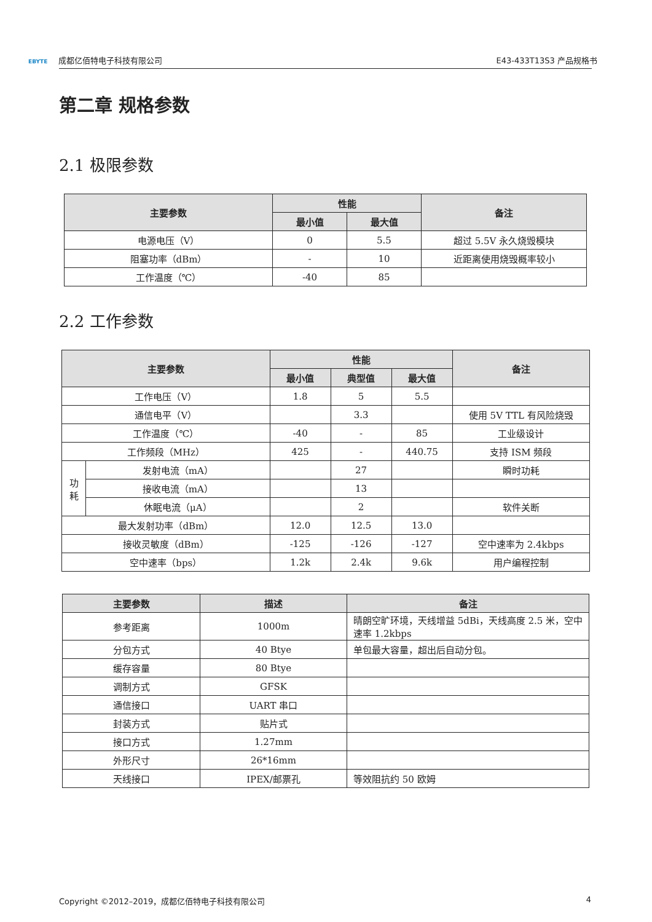EBYTE 成都亿佰特电子科技有限公司
E43-433T13S3 产品规格书
第二章 规格参数
2.1 极限参数
| 主要参数 | 性能 | | 备注 |
| --- | --- | --- | --- |
| | 最小值 | 最大值 | |
| 电源电压（V） | 0 | 5.5 | 超过 5.5V 永久烧毁模块 |
| 阻塞功率（dBm） | - | 10 | 近距离使用烧毁概率较小 |
| 工作温度（℃） | -40 | 85 | |
2.2 工作参数
| 主要参数 | | 性能 | | | 备注 |
| --- | --- | --- | --- | --- | --- |
| | | 最小值 | 典型值 | 最大值 | |
| 工作电压（V） | | 1.8 | 5 | 5.5 | |
| 通信电平（V） | | | 3.3 | | 使用 5V TTL 有风险烧毁 |
| 工作温度（℃） | | -40 | - | 85 | 工业级设计 |
| 工作频段（MHz） | | 425 | - | 440.75 | 支持 ISM 频段 |
| 功 耗 | 发射电流（mA） | | 27 | | 瞬时功耗 |
| | 接收电流（mA） | | 13 | | |
| | 休眠电流（μA） | | 2 | | 软件关断 |
| 最大发射功率（dBm） | | 12.0 | 12.5 | 13.0 | |
| 接收灵敏度（dBm） | | -125 | -126 | -127 | 空中速率为 2.4kbps |
| 空中速率（bps） | | 1.2k | 2.4k | 9.6k | 用户编程控制 |
| 主要参数 | 描述 | 备注 |
| --- | --- | --- |
| 参考距离 | 1000m | 晴朗空旷环境，天线增益 5dBi，天线高度 2.5 米，空中速率 1.2kbps |
| 分包方式 | 40 Btye | 单包最大容量，超出后自动分包。 |
| 缓存容量 | 80 Btye | |
| 调制方式 | GFSK | |
| 通信接口 | UART 串口 | |
| 封装方式 | 贴片式 | |
| 接口方式 | 1.27mm | |
| 外形尺寸 | 26*16mm | |
| 天线接口 | IPEX/邮票孔 | 等效阻抗约 50 欧姆 |
Copyright ©2012–2019，成都亿佰特电子科技有限公司
4